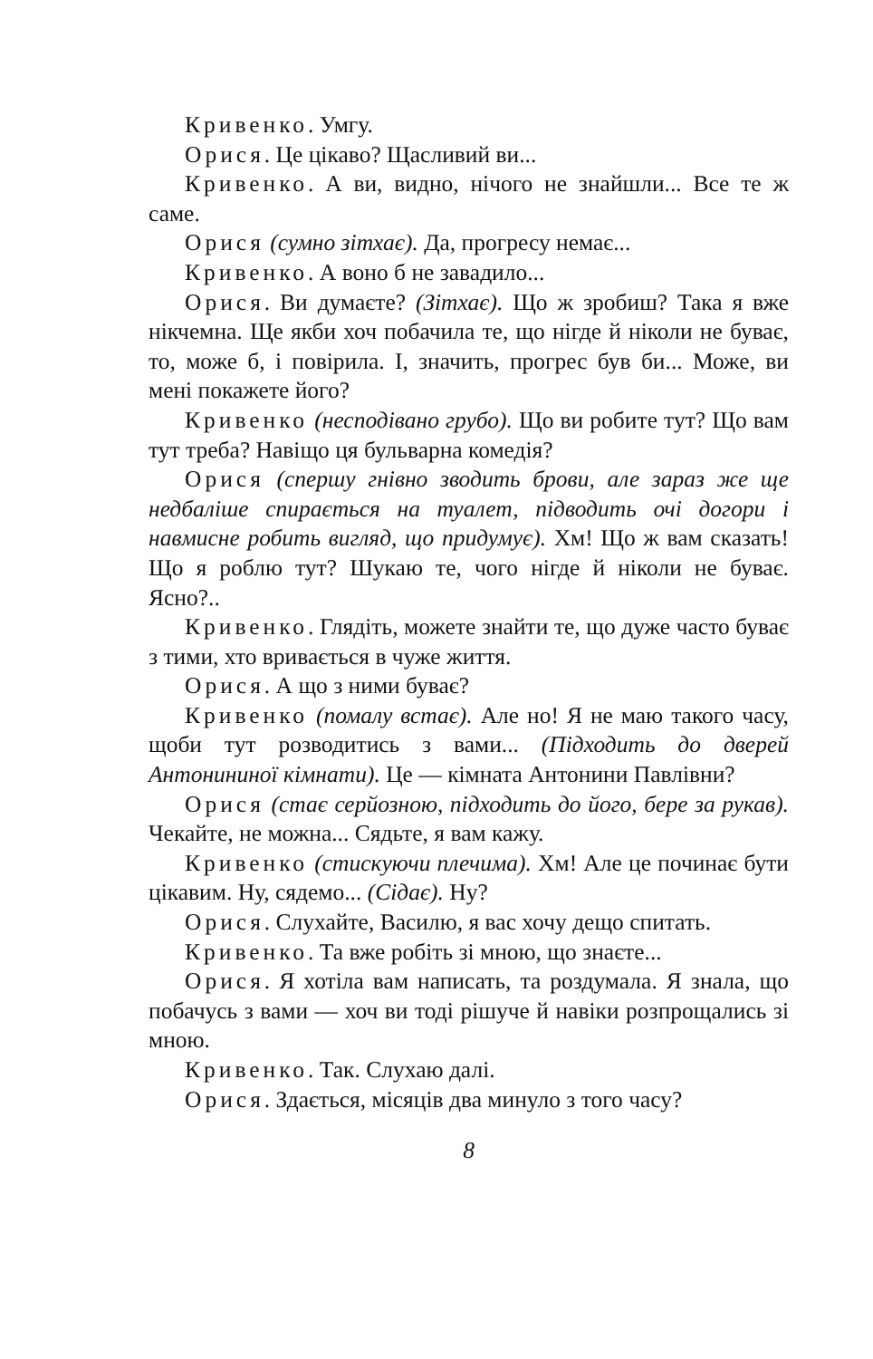Кривенко. Умгу.
Орися. Це цікаво? Щасливий ви...
Кривенко. А ви, видно, нічого не знайшли... Все те ж саме.
Орися (сумно зітхає). Да, прогресу немає...
Кривенко. А воно б не завадило...
Орися. Ви думаєте? (Зітхає). Що ж зробиш? Така я вже нікчемна. Ще якби хоч побачила те, що нігде й ніколи не буває, то, може б, і повірила. І, значить, прогрес був би... Може, ви мені покажете його?
Кривенко (несподівано грубо). Що ви робите тут? Що вам тут треба? Навіщо ця бульварна комедія?
Орися (спершу гнівно зводить брови, але зараз же ще недбаліше спирається на туалет, підводить очі догори і навмисне робить вигляд, що придумує). Хм! Що ж вам сказать! Що я роблю тут? Шукаю те, чого нігде й ніколи не буває. Ясно?..
Кривенко. Глядіть, можете знайти те, що дуже часто буває з тими, хто вривається в чуже життя.
Орися. А що з ними буває?
Кривенко (помалу встає). Але но! Я не маю такого часу, щоби тут розводитись з вами... (Підходить до дверей Антонининої кімнати). Це — кімната Антонини Павлівни?
Орися (стає серйозною, підходить до його, бере за рукав). Чекайте, не можна... Сядьте, я вам кажу.
Кривенко (стискуючи плечима). Хм! Але це починає бути цікавим. Ну, сядемо... (Сідає). Ну?
Орися. Слухайте, Василю, я вас хочу дещо спитать.
Кривенко. Та вже робіть зі мною, що знаєте...
Орися. Я хотіла вам написать, та роздумала. Я знала, що побачусь з вами — хоч ви тоді рішуче й навіки розпрощались зі мною.
Кривенко. Так. Слухаю далі.
Орися. Здається, місяців два минуло з того часу?
8